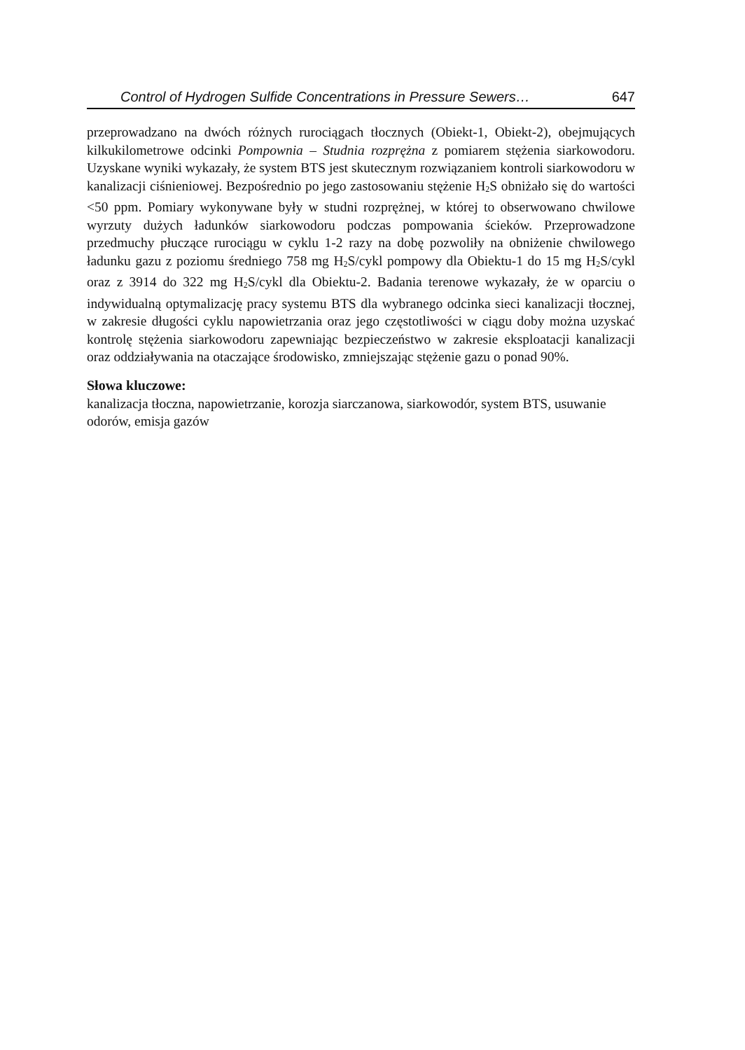Control of Hydrogen Sulfide Concentrations in Pressure Sewers… 647
przeprowadzano na dwóch różnych rurociągach tłocznych (Obiekt-1, Obiekt-2), obejmujących kilkukilometrowe odcinki Pompownia – Studnia rozprężna z pomiarem stężenia siarkowodoru. Uzyskane wyniki wykazały, że system BTS jest skutecznym rozwiązaniem kontroli siarkowodoru w kanalizacji ciśnieniowej. Bezpośrednio po jego zastosowaniu stężenie H<sub>2</sub>S obniżało się do wartości <50 ppm. Pomiary wykonywane były w studni rozprężnej, w której to obserwowano chwilowe wyrzuty dużych ładunków siarkowodoru podczas pompowania ścieków. Przeprowadzone przedmuchy płuczące rurociągu w cyklu 1-2 razy na dobę pozwoliły na obniżenie chwilowego ładunku gazu z poziomu średniego 758 mg H<sub>2</sub>S/cykl pompowy dla Obiektu-1 do 15 mg H<sub>2</sub>S/cykl oraz z 3914 do 322 mg H<sub>2</sub>S/cykl dla Obiektu-2. Badania terenowe wykazały, że w oparciu o indywidualną optymalizację pracy systemu BTS dla wybranego odcinka sieci kanalizacji tłocznej, w zakresie długości cyklu napowietrzania oraz jego częstotliwości w ciągu doby można uzyskać kontrolę stężenia siarkowodoru zapewniając bezpieczeństwo w zakresie eksploatacji kanalizacji oraz oddziaływania na otaczające środowisko, zmniejszając stężenie gazu o ponad 90%.
Słowa kluczowe:
kanalizacja tłoczna, napowietrzanie, korozja siarczanowa, siarkowodór, system BTS, usuwanie odorów, emisja gazów